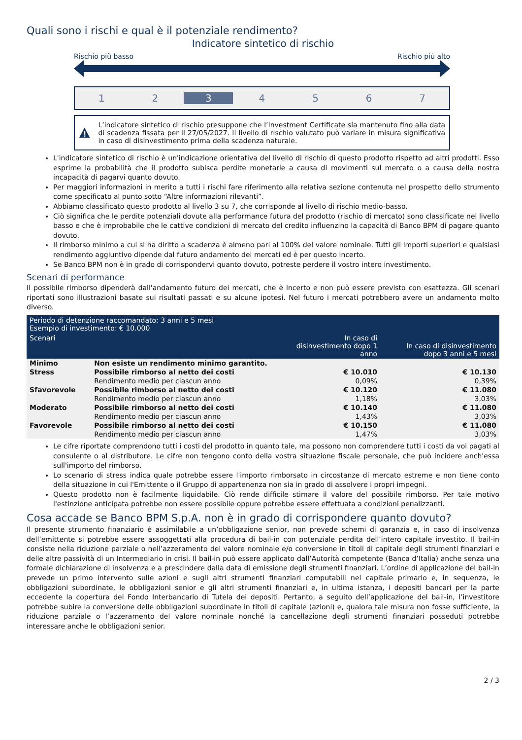Quali sono i rischi e qual è il potenziale rendimento?
Indicatore sintetico di rischio
Rischio più basso Rischio più alto
1 2 3 4567
L’indicatore sintetico di rischio presuppone che l’Investment Certificate sia mantenuto fino alla data di scadenza fissata per il 27/05/2027. Il livello di rischio valutato può variare in misura significativa in caso di disinvestimento prima della scadenza naturale.
L'indicatore sintetico di rischio è un'indicazione orientativa del livello di rischio di questo prodotto rispetto ad altri prodotti. Esso esprime la probabilità che il prodotto subisca perdite monetarie a causa di movimenti sul mercato o a causa della nostra incapacità di pagarvi quanto dovuto.
Per maggiori informazioni in merito a tutti i rischi fare riferimento alla relativa sezione contenuta nel prospetto dello strumento come specificato al punto sotto “Altre informazioni rilevanti”.
Abbiamo classificato questo prodotto al livello 3 su 7, che corrisponde al livello di rischio medio-basso.
Ciò significa che le perdite potenziali dovute alla performance futura del prodotto (rischio di mercato) sono classificate nel livello basso e che è improbabile che le cattive condizioni di mercato del credito influenzino la capacità di Banco BPM di pagare quanto dovuto.
Il rimborso minimo a cui si ha diritto a scadenza è almeno pari al 100% del valore nominale. Tutti gli importi superiori e qualsiasi rendimento aggiuntivo dipende dal futuro andamento dei mercati ed è per questo incerto.
Se Banco BPM non è in grado di corrispondervi quanto dovuto, potreste perdere il vostro intero investimento.
Scenari di performance
Il possibile rimborso dipenderà dall'andamento futuro dei mercati, che è incerto e non può essere previsto con esattezza. Gli scenari riportati sono illustrazioni basate sui risultati passati e su alcune ipotesi. Nel futuro i mercati potrebbero avere un andamento molto diverso.
| Periodo di detenzione raccomandato: 3 anni e 5 mesi Esempio di investimento: € 10.000 | | | |
| --- | --- | --- | --- |
| Scenari | | In caso di disinvestimento dopo 1 anno | In caso di disinvestimento dopo 3 anni e 5 mesi |
| Minimo | Non esiste un rendimento minimo garantito. | | |
| Stress | Possibile rimborso al netto dei costi | € 10.010 | € 10.130 |
| | Rendimento medio per ciascun anno | 0,09% | 0,39% |
| Sfavorevole | Possibile rimborso al netto dei costi | € 10.120 | € 11.080 |
| | Rendimento medio per ciascun anno | 1,18% | 3,03% |
| Moderato | Possibile rimborso al netto dei costi | € 10.140 | € 11.080 |
| | Rendimento medio per ciascun anno | 1,43% | 3,03% |
| Favorevole | Possibile rimborso al netto dei costi | € 10.150 | € 11.080 |
| | Rendimento medio per ciascun anno | 1,47% | 3,03% |
Le cifre riportate comprendono tutti i costi del prodotto in quanto tale, ma possono non comprendere tutti i costi da voi pagati al consulente o al distributore. Le cifre non tengono conto della vostra situazione fiscale personale, che può incidere anch'essa sull'importo del rimborso.
Lo scenario di stress indica quale potrebbe essere l'importo rimborsato in circostanze di mercato estreme e non tiene conto della situazione in cui l'Emittente o il Gruppo di appartenenza non sia in grado di assolvere i propri impegni.
Questo prodotto non è facilmente liquidabile. Ciò rende difficile stimare il valore del possibile rimborso. Per tale motivo l'estinzione anticipata potrebbe non essere possibile oppure potrebbe essere effettuata a condizioni penalizzanti.
Cosa accade se Banco BPM S.p.A. non è in grado di corrispondere quanto dovuto?
Il presente strumento finanziario è assimilabile a un’obbligazione senior, non prevede schemi di garanzia e, in caso di insolvenza dell’emittente si potrebbe essere assoggettati alla procedura di bail-in con potenziale perdita dell’intero capitale investito. Il bail-in consiste nella riduzione parziale o nell’azzeramento del valore nominale e/o conversione in titoli di capitale degli strumenti finanziari e delle altre passività di un Intermediario in crisi. Il bail-in può essere applicato dall’Autorità competente (Banca d’Italia) anche senza una formale dichiarazione di insolvenza e a prescindere dalla data di emissione degli strumenti finanziari. L’ordine di applicazione del bail-in prevede un primo intervento sulle azioni e sugli altri strumenti finanziari computabili nel capitale primario e, in sequenza, le obbligazioni subordinate, le obbligazioni senior e gli altri strumenti finanziari e, in ultima istanza, i depositi bancari per la parte eccedente la copertura del Fondo Interbancario di Tutela dei depositi. Pertanto, a seguito dell’applicazione del bail-in, l’investitore potrebbe subire la conversione delle obbligazioni subordinate in titoli di capitale (azioni) e, qualora tale misura non fosse sufficiente, la riduzione parziale o l’azzeramento del valore nominale nonché la cancellazione degli strumenti finanziari posseduti potrebbe interessare anche le obbligazioni senior.
2 / 3